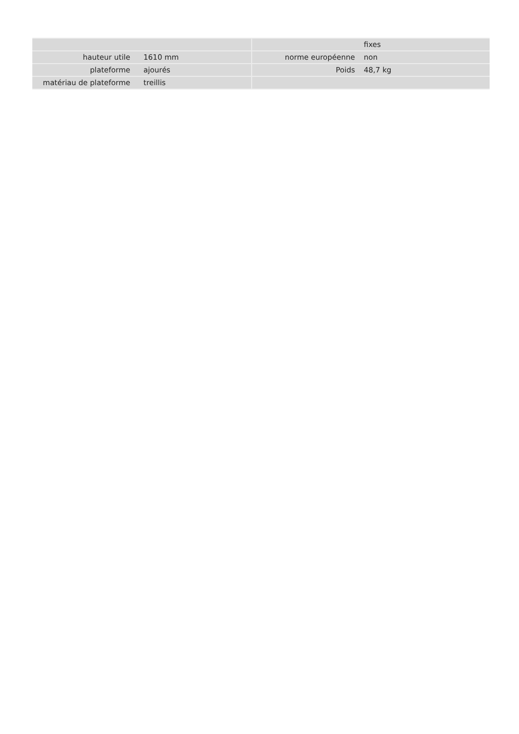| | | | | fixes |
| hauteur utile | 1610 mm | | norme européenne | non |
| plateforme | ajourés | | Poids | 48,7 kg |
| matériau de plateforme | treillis | | | |